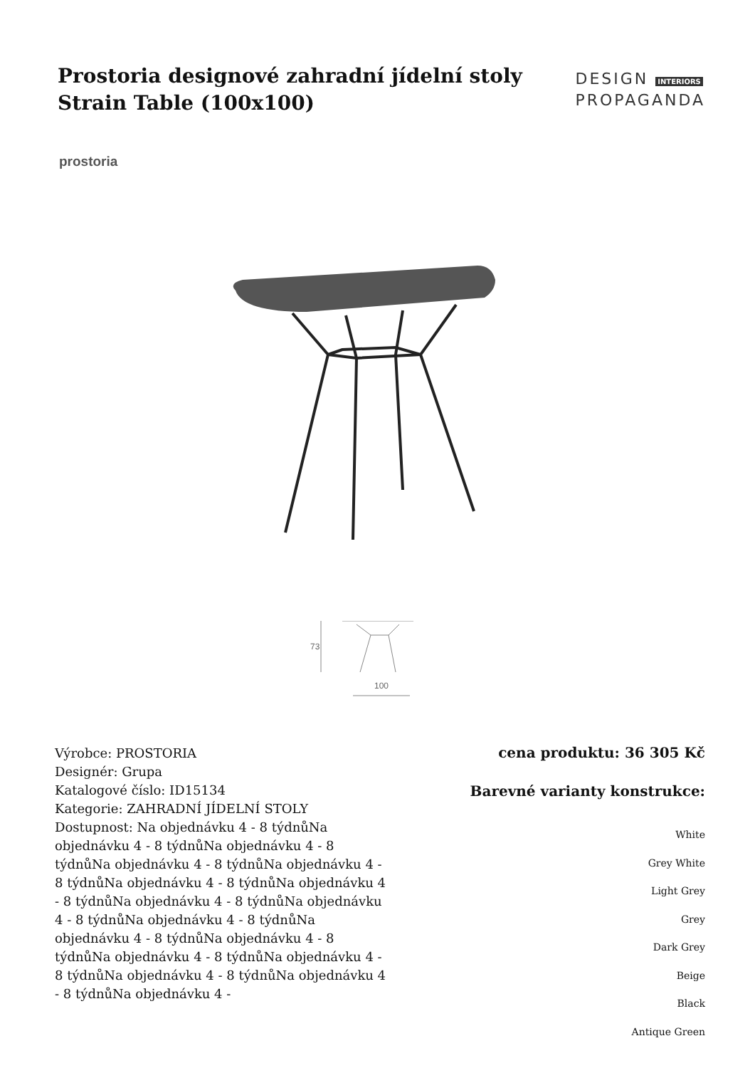Prostoria designové zahradní jídelní stoly Strain Table (100x100)
DESIGN INTERIORS
PROPAGANDA
prostoria
73
100
Výrobce: PROSTORIA
Designér: Grupa
Katalogové číslo: ID15134
Kategorie: ZAHRADNÍ JÍDELNÍ STOLY
Dostupnost: Na objednávku 4 - 8 týdnůNa objednávku 4 - 8 týdnůNa objednávku 4 - 8 týdnůNa objednávku 4 - 8 týdnůNa objednávku 4 - 8 týdnůNa objednávku 4 - 8 týdnůNa objednávku 4 - 8 týdnůNa objednávku 4 - 8 týdnůNa objednávku 4 - 8 týdnůNa objednávku 4 - 8 týdnůNa objednávku 4 - 8 týdnůNa objednávku 4 - 8 týdnůNa objednávku 4 - 8 týdnůNa objednávku 4 - 8 týdnůNa objednávku 4 - 8 týdnůNa objednávku 4 - 8 týdnůNa objednávku 4 -
cena produktu: 36 305 Kč
Barevné varianty konstrukce:
White
Grey White
Light Grey
Grey
Dark Grey
Beige
Black
Antique Green